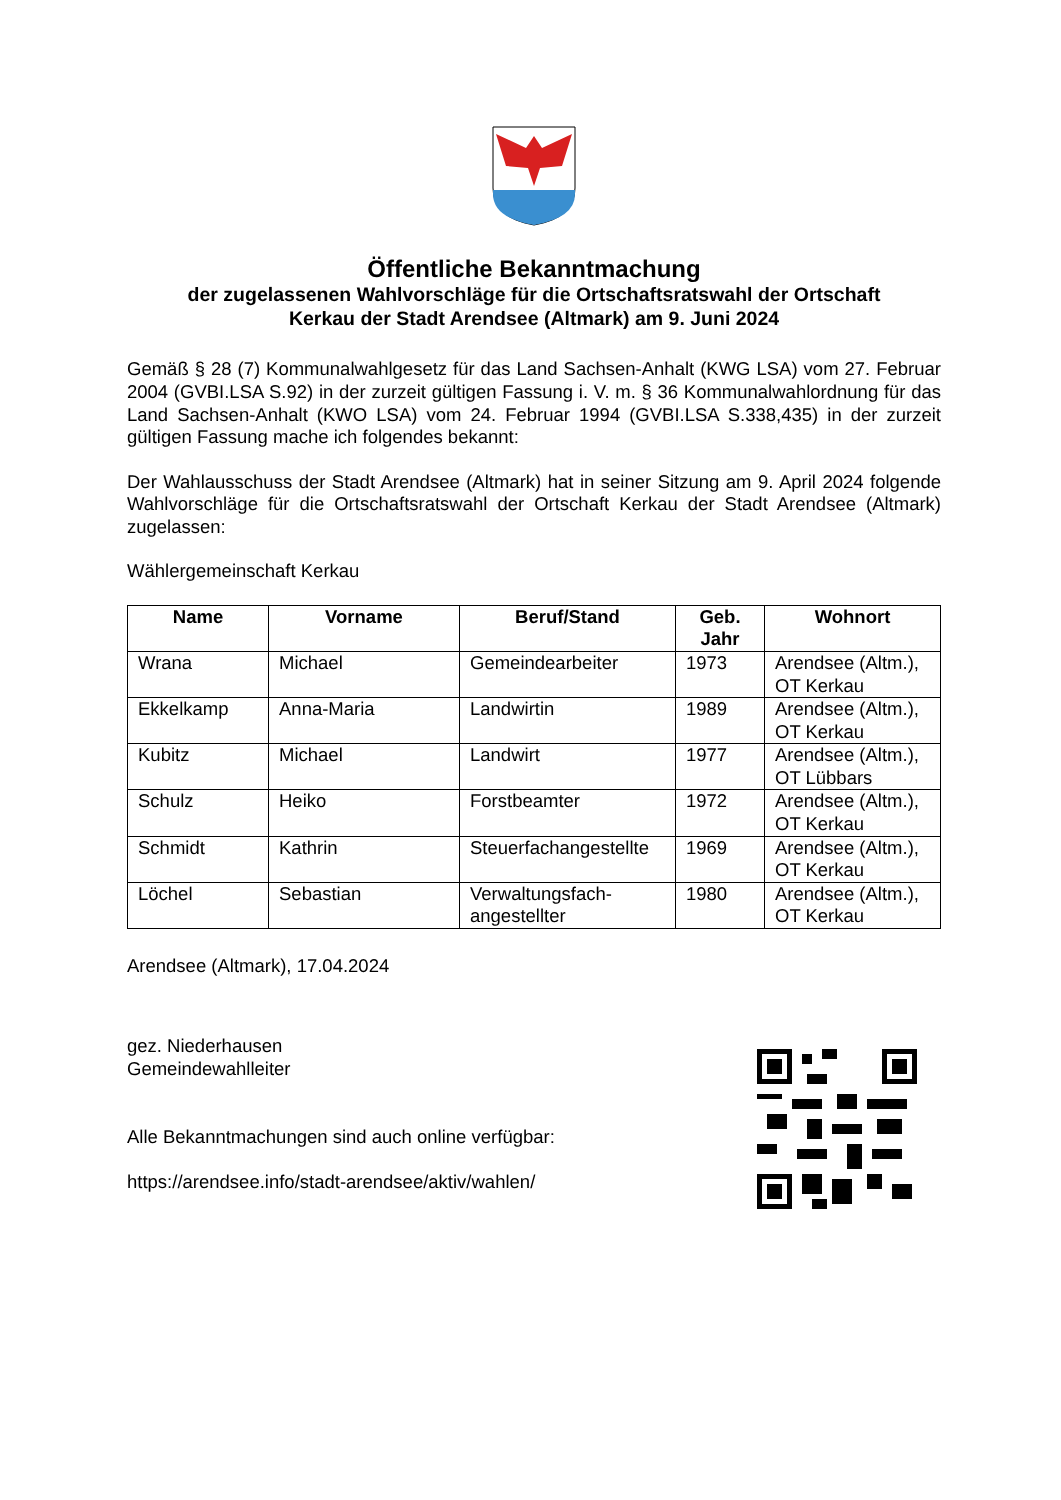Öffentliche Bekanntmachung
der zugelassenen Wahlvorschläge für die Ortschaftsratswahl der Ortschaft
Kerkau der Stadt Arendsee (Altmark) am 9. Juni 2024
Gemäß § 28 (7) Kommunalwahlgesetz für das Land Sachsen-Anhalt (KWG LSA) vom 27. Februar 2004 (GVBI.LSA S.92) in der zurzeit gültigen Fassung i. V. m. § 36 Kommunalwahlordnung für das Land Sachsen-Anhalt (KWO LSA) vom 24. Februar 1994 (GVBI.LSA S.338,435) in der zurzeit gültigen Fassung mache ich folgendes bekannt:
Der Wahlausschuss der Stadt Arendsee (Altmark) hat in seiner Sitzung am 9. April 2024 folgende Wahlvorschläge für die Ortschaftsratswahl der Ortschaft Kerkau der Stadt Arendsee (Altmark) zugelassen:
Wählergemeinschaft Kerkau
| Name | Vorname | Beruf/Stand | Geb. Jahr | Wohnort |
| --- | --- | --- | --- | --- |
| Wrana | Michael | Gemeindearbeiter | 1973 | Arendsee (Altm.), OT Kerkau |
| Ekkelkamp | Anna-Maria | Landwirtin | 1989 | Arendsee (Altm.), OT Kerkau |
| Kubitz | Michael | Landwirt | 1977 | Arendsee (Altm.), OT Lübbars |
| Schulz | Heiko | Forstbeamter | 1972 | Arendsee (Altm.), OT Kerkau |
| Schmidt | Kathrin | Steuerfachangestellte | 1969 | Arendsee (Altm.), OT Kerkau |
| Löchel | Sebastian | Verwaltungsfach-angestellter | 1980 | Arendsee (Altm.), OT Kerkau |
Arendsee (Altmark), 17.04.2024
gez. Niederhausen
Gemeindewahlleiter
Alle Bekanntmachungen sind auch online verfügbar:
https://arendsee.info/stadt-arendsee/aktiv/wahlen/